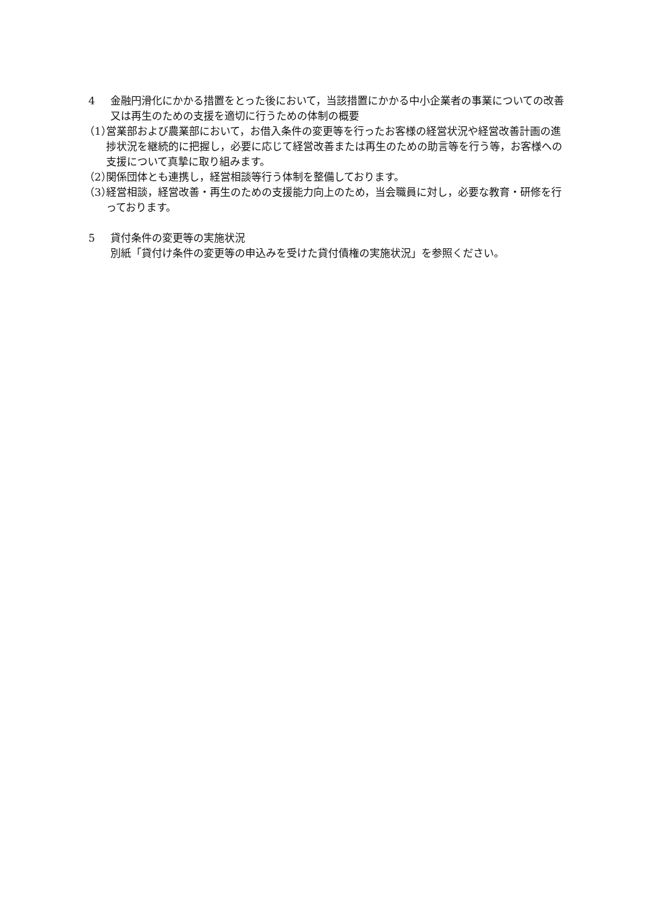4 金融円滑化にかかる措置をとった後において，当該措置にかかる中小企業者の事業についての改善又は再生のための支援を適切に行うための体制の概要
（1） 営業部および農業部において，お借入条件の変更等を行ったお客様の経営状況や経営改善計画の進捗状況を継続的に把握し，必要に応じて経営改善または再生のための助言等を行う等，お客様への支援について真摯に取り組みます。
（2） 関係団体とも連携し，経営相談等行う体制を整備しております。
（3） 経営相談，経営改善・再生のための支援能力向上のため，当会職員に対し，必要な教育・研修を行っております。
5 貸付条件の変更等の実施状況
別紙「貸付け条件の変更等の申込みを受けた貸付債権の実施状況」を参照ください。